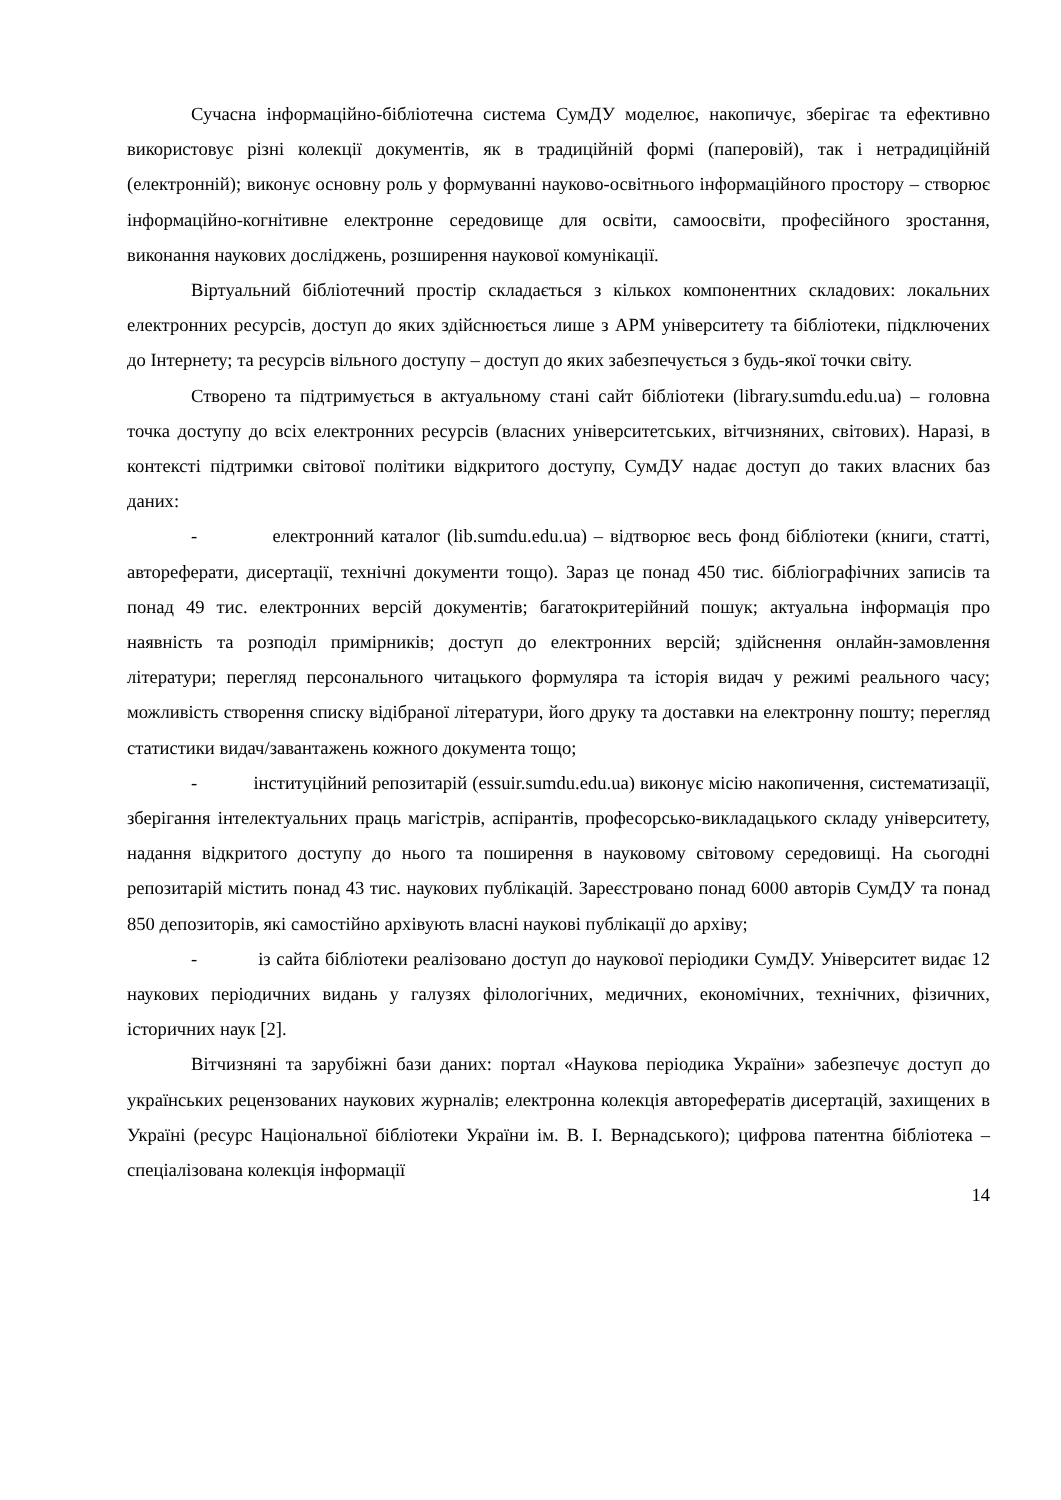Сучасна інформаційно-бібліотечна система СумДУ моделює, накопичує, зберігає та ефективно використовує різні колекції документів, як в традиційній формі (паперовій), так і нетрадиційній (електронній); виконує основну роль у формуванні науково-освітнього інформаційного простору – створює інформаційно-когнітивне електронне середовище для освіти, самоосвіти, професійного зростання, виконання наукових досліджень, розширення наукової комунікації.
Віртуальний бібліотечний простір складається з кількох компонентних складових: локальних електронних ресурсів, доступ до яких здійснюється лише з АРМ університету та бібліотеки, підключених до Інтернету; та ресурсів вільного доступу – доступ до яких забезпечується з будь-якої точки світу.
Створено та підтримується в актуальному стані сайт бібліотеки (library.sumdu.edu.ua) – головна точка доступу до всіх електронних ресурсів (власних університетських, вітчизняних, світових). Наразі, в контексті підтримки світової політики відкритого доступу, СумДУ надає доступ до таких власних баз даних:
- електронний каталог (lib.sumdu.edu.ua) – відтворює весь фонд бібліотеки (книги, статті, автореферати, дисертації, технічні документи тощо). Зараз це понад 450 тис. бібліографічних записів та понад 49 тис. електронних версій документів; багатокритерійний пошук; актуальна інформація про наявність та розподіл примірників; доступ до електронних версій; здійснення онлайн-замовлення літератури; перегляд персонального читацького формуляра та історія видач у режимі реального часу; можливість створення списку відібраної літератури, його друку та доставки на електронну пошту; перегляд статистики видач/завантажень кожного документа тощо;
- інституційний репозитарій (essuir.sumdu.edu.ua) виконує місію накопичення, систематизації, зберігання інтелектуальних праць магістрів, аспірантів, професорсько-викладацького складу університету, надання відкритого доступу до нього та поширення в науковому світовому середовищі. На сьогодні репозитарій містить понад 43 тис. наукових публікацій. Зареєстровано понад 6000 авторів СумДУ та понад 850 депозиторів, які самостійно архівують власні наукові публікації до архіву;
- із сайта бібліотеки реалізовано доступ до наукової періодики СумДУ. Університет видає 12 наукових періодичних видань у галузях філологічних, медичних, економічних, технічних, фізичних, історичних наук [2].
Вітчизняні та зарубіжні бази даних: портал «Наукова періодика України» забезпечує доступ до українських рецензованих наукових журналів; електронна колекція авторефератів дисертацій, захищених в Україні (ресурс Національної бібліотеки України ім. В. І. Вернадського); цифрова патентна бібліотека – спеціалізована колекція інформації
14